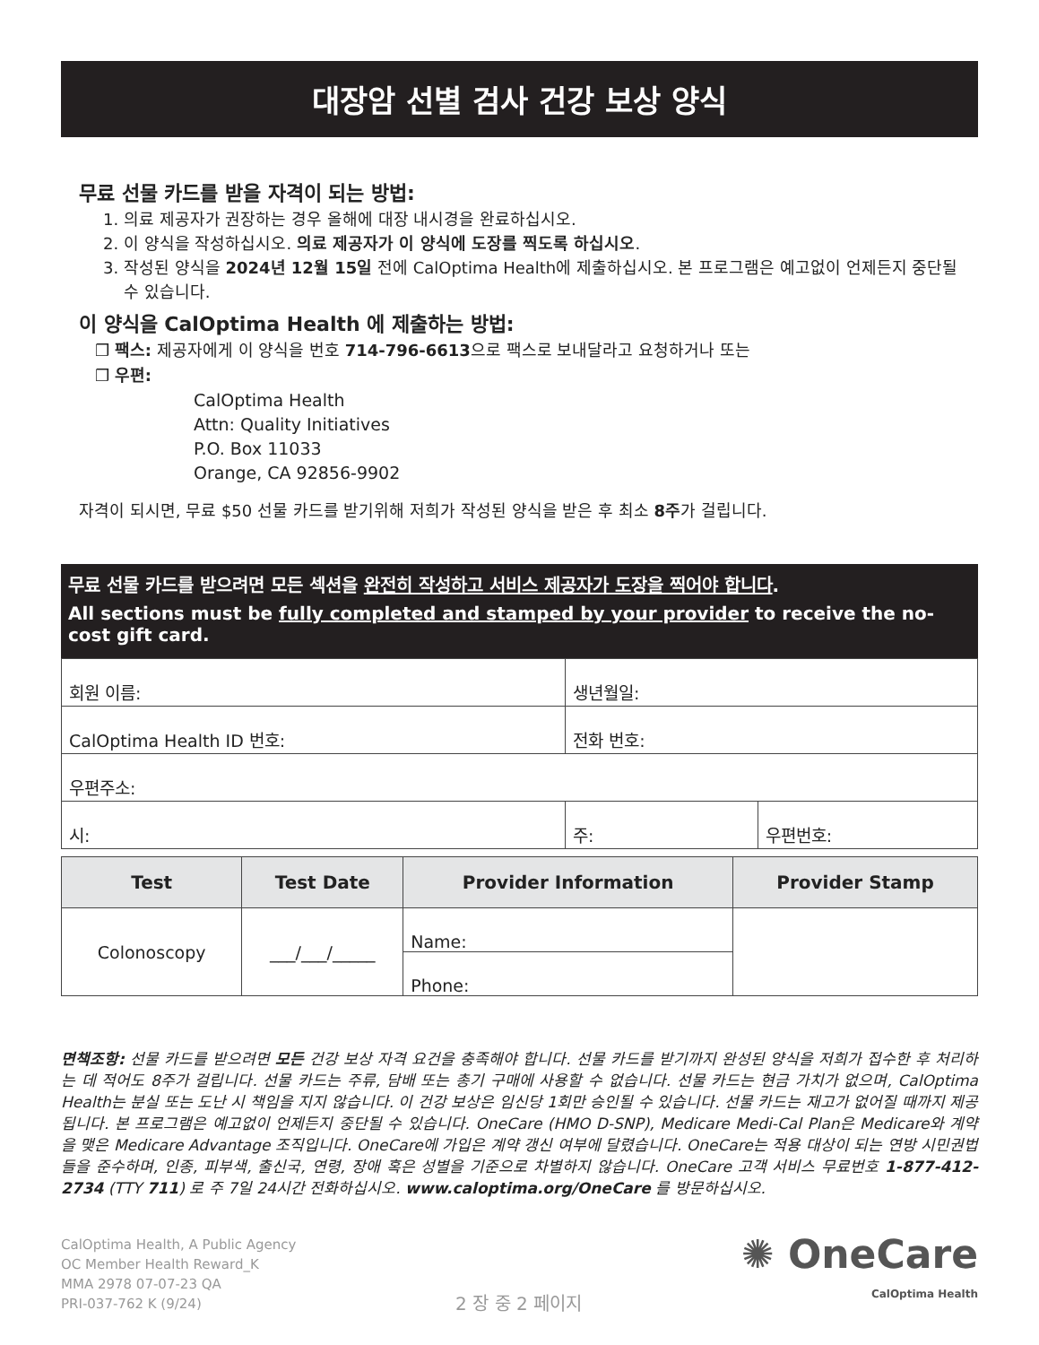대장암 선별 검사 건강 보상 양식
무료 선물 카드를 받을 자격이 되는 방법:
1. 의료 제공자가 권장하는 경우 올해에 대장 내시경을 완료하십시오.
2. 이 양식을 작성하십시오. 의료 제공자가 이 양식에 도장를 찍도록 하십시오.
3. 작성된 양식을 2024년 12월 15일 전에 CalOptima Health에 제출하십시오. 본 프로그램은 예고없이 언제든지 중단될 수 있습니다.
이 양식을 CalOptima Health 에 제출하는 방법:
❒ 팩스: 제공자에게 이 양식을 번호 714-796-6613으로 팩스로 보내달라고 요청하거나 또는
❒ 우편:
CalOptima Health
Attn: Quality Initiatives
P.O. Box 11033
Orange, CA 92856-9902
자격이 되시면, 무료 $50 선물 카드를 받기위해 저희가 작성된 양식을 받은 후 최소 8주가 걸립니다.
무료 선물 카드를 받으려면 모든 섹션을 완전히 작성하고 서비스 제공자가 도장을 찍어야 합니다.
All sections must be fully completed and stamped by your provider to receive the no-cost gift card.
| 회원 이름: | 생년월일: | |
| CalOptima Health ID 번호: | 전화 번호: | |
| 우편주소: | | |
| 시: | 주: | 우편번호: |
| Test | Test Date | Provider Information | Provider Stamp |
| --- | --- | --- | --- |
| Colonoscopy | ___/___/_____ | Name: | |
| | | Phone: | |
면책조항: 선물 카드를 받으려면 모든 건강 보상 자격 요건을 충족해야 합니다. 선물 카드를 받기까지 완성된 양식을 저희가 접수한 후 처리하는 데 적어도 8주가 걸립니다. 선물 카드는 주류, 담배 또는 총기 구매에 사용할 수 없습니다. 선물 카드는 현금 가치가 없으며, CalOptima Health는 분실 또는 도난 시 책임을 지지 않습니다. 이 건강 보상은 임신당 1회만 승인될 수 있습니다. 선물 카드는 재고가 없어질 때까지 제공됩니다. 본 프로그램은 예고없이 언제든지 중단될 수 있습니다. OneCare (HMO D-SNP), Medicare Medi-Cal Plan은 Medicare와 계약을 맺은 Medicare Advantage 조직입니다. OneCare에 가입은 계약 갱신 여부에 달렸습니다. OneCare는 적용 대상이 되는 연방 시민권법들을 준수하며, 인종, 피부색, 출신국, 연령, 장애 혹은 성별을 기준으로 차별하지 않습니다. OneCare 고객 서비스 무료번호 1-877-412-2734 (TTY 711) 로 주 7일 24시간 전화하십시오. www.caloptima.org/OneCare 를 방문하십시오.
CalOptima Health, A Public Agency
OC Member Health Reward_K
MMA 2978 07-07-23 QA
PRI-037-762 K (9/24)
2 장 중 2 페이지
✺ OneCare
CalOptima Health